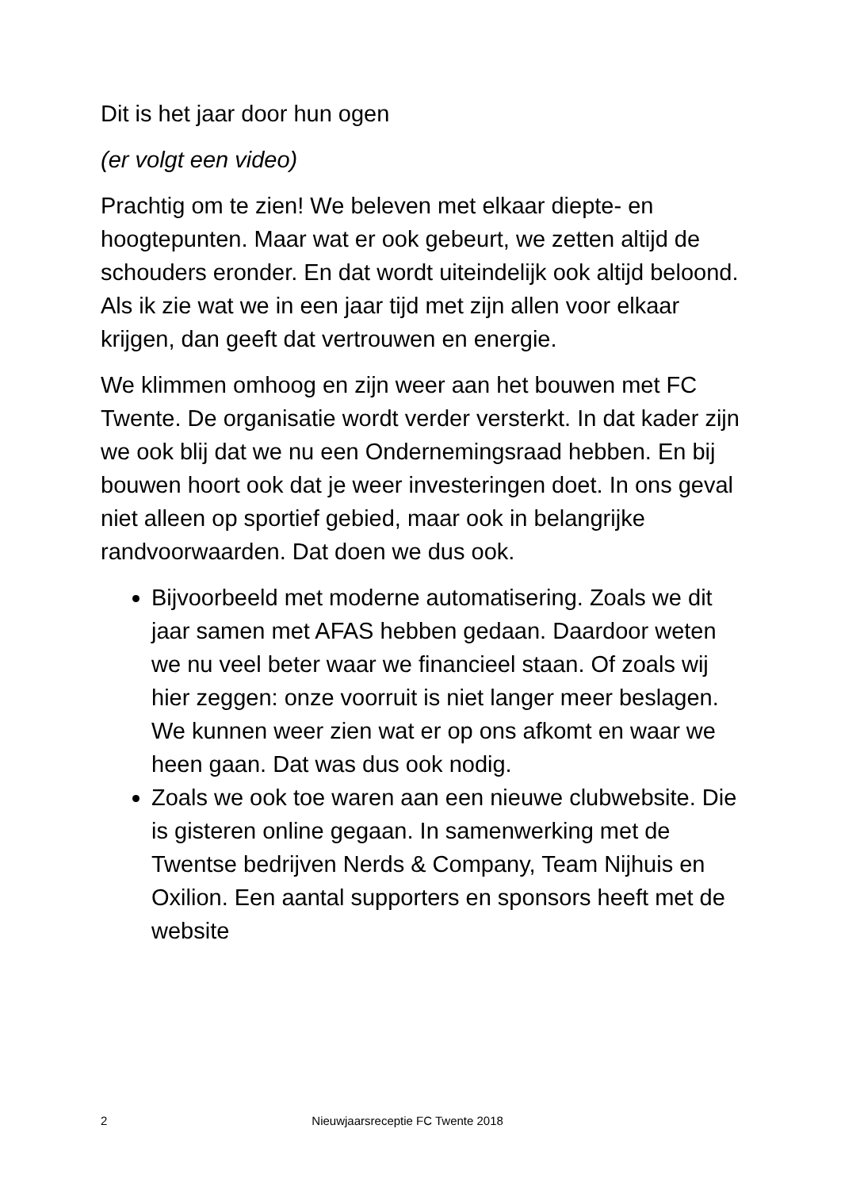Dit is het jaar door hun ogen
(er volgt een video)
Prachtig om te zien! We beleven met elkaar diepte- en hoogtepunten. Maar wat er ook gebeurt, we zetten altijd de schouders eronder. En dat wordt uiteindelijk ook altijd beloond. Als ik zie wat we in een jaar tijd met zijn allen voor elkaar krijgen, dan geeft dat vertrouwen en energie.
We klimmen omhoog en zijn weer aan het bouwen met FC Twente. De organisatie wordt verder versterkt. In dat kader zijn we ook blij dat we nu een Ondernemingsraad hebben. En bij bouwen hoort ook dat je weer investeringen doet. In ons geval niet alleen op sportief gebied, maar ook in belangrijke randvoorwaarden. Dat doen we dus ook.
Bijvoorbeeld met moderne automatisering. Zoals we dit jaar samen met AFAS hebben gedaan. Daardoor weten we nu veel beter waar we financieel staan. Of zoals wij hier zeggen: onze voorruit is niet langer meer beslagen. We kunnen weer zien wat er op ons afkomt en waar we heen gaan. Dat was dus ook nodig.
Zoals we ook toe waren aan een nieuwe clubwebsite. Die is gisteren online gegaan. In samenwerking met de Twentse bedrijven Nerds & Company, Team Nijhuis en Oxilion. Een aantal supporters en sponsors heeft met de website
2 Nieuwjaarsreceptie FC Twente 2018